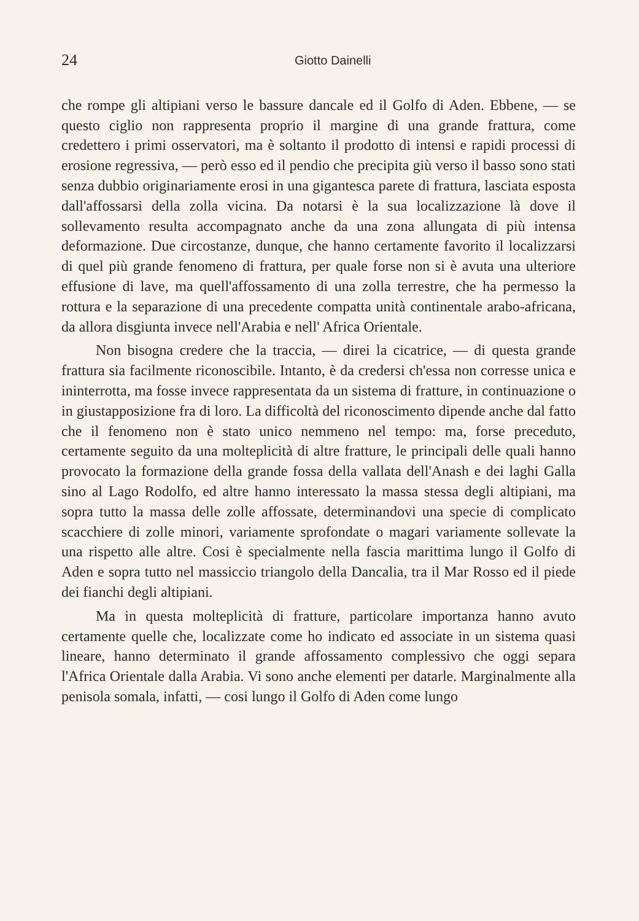24 Giotto Dainelli
che rompe gli altipiani verso le bassure dancale ed il Golfo di Aden. Ebbene, — se questo ciglio non rappresenta proprio il margine di una grande frattura, come credettero i primi osservatori, ma è soltanto il prodotto di intensi e rapidi processi di erosione regressiva, — però esso ed il pendio che precipita giù verso il basso sono stati senza dubbio originariamente erosi in una gigantesca parete di frattura, lasciata esposta dall'affossarsi della zolla vicina. Da notarsi è la sua localizzazione là dove il sollevamento resulta accompagnato anche da una zona allungata di più intensa deformazione. Due circostanze, dunque, che hanno certamente favorito il localizzarsi di quel più grande fenomeno di frattura, per quale forse non si è avuta una ulteriore effusione di lave, ma quell'affossamento di una zolla terrestre, che ha permesso la rottura e la separazione di una precedente compatta unità continentale arabo-africana, da allora disgiunta invece nell'Arabia e nell' Africa Orientale.
Non bisogna credere che la traccia, — direi la cicatrice, — di questa grande frattura sia facilmente riconoscibile. Intanto, è da credersi ch'essa non corresse unica e ininterrotta, ma fosse invece rappresentata da un sistema di fratture, in continuazione o in giustapposizione fra di loro. La difficoltà del riconoscimento dipende anche dal fatto che il fenomeno non è stato unico nemmeno nel tempo: ma, forse preceduto, certamente seguito da una molteplicità di altre fratture, le principali delle quali hanno provocato la formazione della grande fossa della vallata dell'Anash e dei laghi Galla sino al Lago Rodolfo, ed altre hanno interessato la massa stessa degli altipiani, ma sopra tutto la massa delle zolle affossate, determinandovi una specie di complicato scacchiere di zolle minori, variamente sprofondate o magari variamente sollevate la una rispetto alle altre. Cosi è specialmente nella fascia marittima lungo il Golfo di Aden e sopra tutto nel massiccio triangolo della Dancalia, tra il Mar Rosso ed il piede dei fianchi degli altipiani.
Ma in questa molteplicità di fratture, particolare importanza hanno avuto certamente quelle che, localizzate come ho indicato ed associate in un sistema quasi lineare, hanno determinato il grande affossamento complessivo che oggi separa l'Africa Orientale dalla Arabia. Vi sono anche elementi per datarle. Marginalmente alla penisola somala, infatti, — cosi lungo il Golfo di Aden come lungo